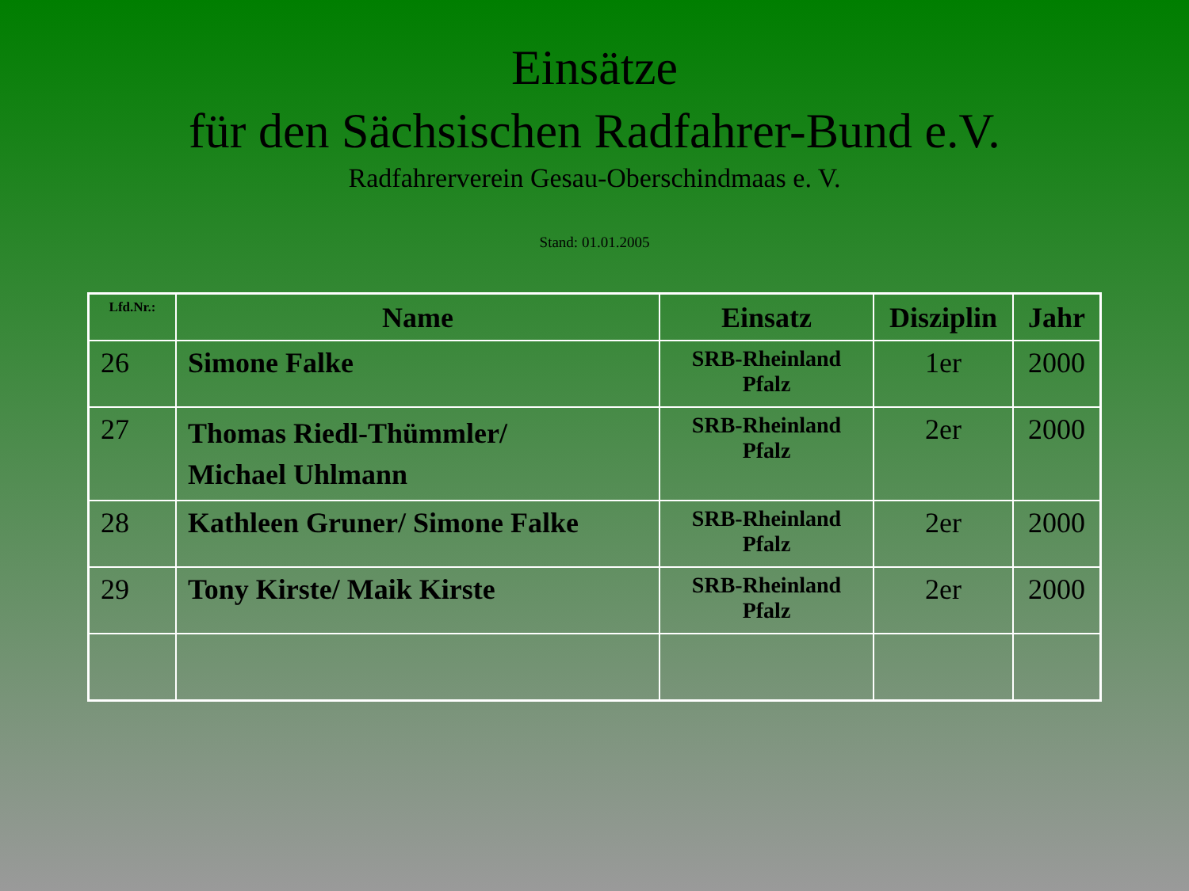Einsätze
für den Sächsischen Radfahrer-Bund e.V.
Radfahrerverein Gesau-Oberschindmaas e. V.
Stand: 01.01.2005
| Lfd.Nr.: | Name | Einsatz | Disziplin | Jahr |
| --- | --- | --- | --- | --- |
| 26 | Simone Falke | SRB-Rheinland Pfalz | 1er | 2000 |
| 27 | Thomas Riedl-Thümmler/ Michael Uhlmann | SRB-Rheinland Pfalz | 2er | 2000 |
| 28 | Kathleen Gruner/ Simone Falke | SRB-Rheinland Pfalz | 2er | 2000 |
| 29 | Tony Kirste/ Maik Kirste | SRB-Rheinland Pfalz | 2er | 2000 |